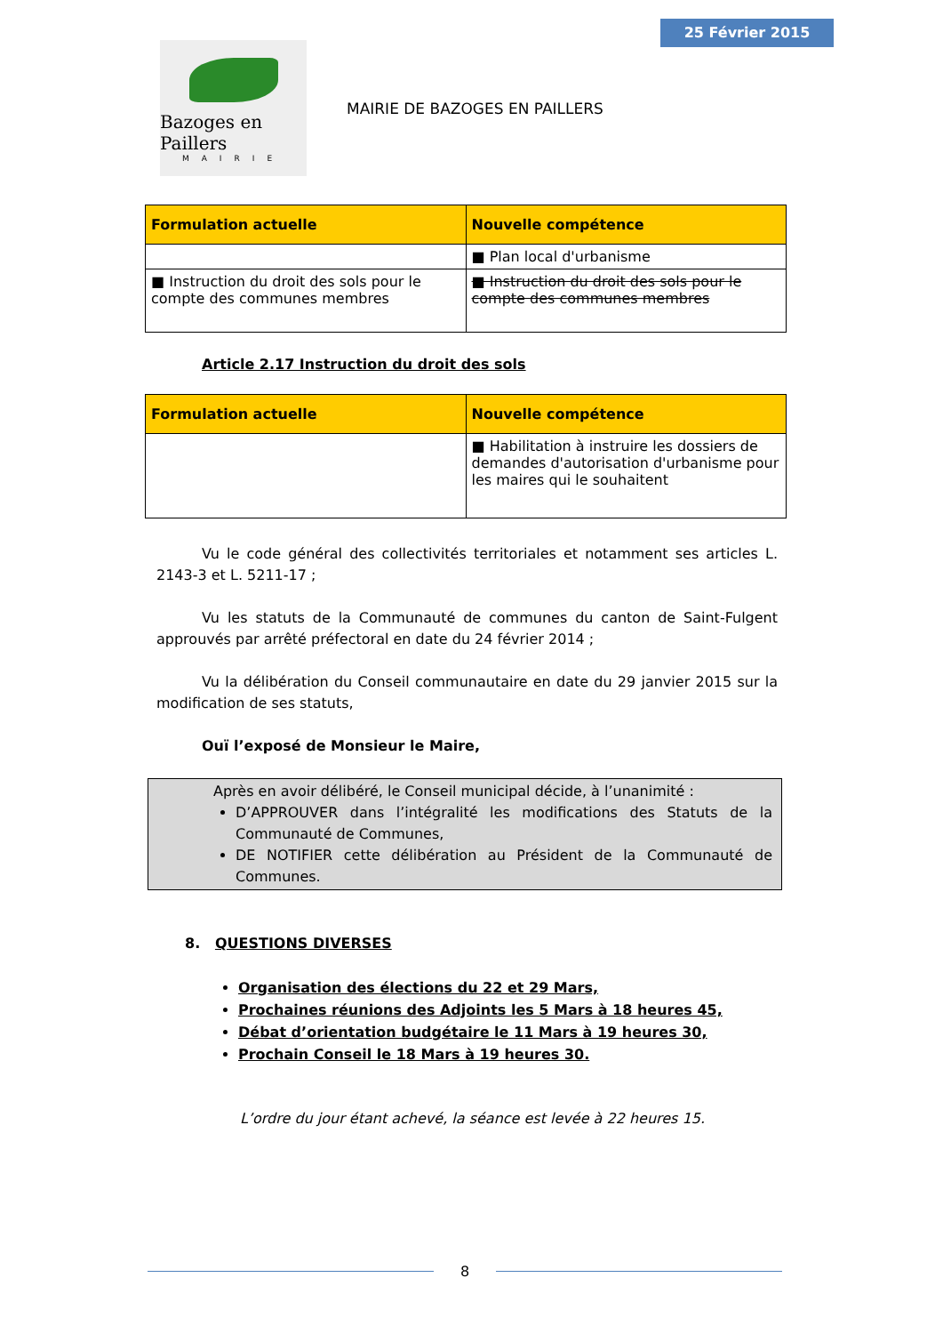25 Février 2015
Bazoges en Paillers
MAIRIE
MAIRIE DE BAZOGES EN PAILLERS
| Formulation actuelle | Nouvelle compétence |
| --- | --- |
| | ■ Plan local d'urbanisme |
| ■ Instruction du droit des sols pour le compte des communes membres | ■ Instruction du droit des sols pour le compte des communes membres |
Article 2.17 Instruction du droit des sols
| Formulation actuelle | Nouvelle compétence |
| --- | --- |
| | ■ Habilitation à instruire les dossiers de demandes d'autorisation d'urbanisme pour les maires qui le souhaitent |
Vu le code général des collectivités territoriales et notamment ses articles L. 2143-3 et L. 5211-17 ;
Vu les statuts de la Communauté de communes du canton de Saint-Fulgent approuvés par arrêté préfectoral en date du 24 février 2014 ;
Vu la délibération du Conseil communautaire en date du 29 janvier 2015 sur la modification de ses statuts,
Ouï l’exposé de Monsieur le Maire,
Après en avoir délibéré, le Conseil municipal décide, à l’unanimité :
D’APPROUVER dans l’intégralité les modifications des Statuts de la Communauté de Communes,
DE NOTIFIER cette délibération au Président de la Communauté de Communes.
8. QUESTIONS DIVERSES
Organisation des élections du 22 et 29 Mars,
Prochaines réunions des Adjoints les 5 Mars à 18 heures 45,
Débat d’orientation budgétaire le 11 Mars à 19 heures 30,
Prochain Conseil le 18 Mars à 19 heures 30.
L’ordre du jour étant achevé, la séance est levée à 22 heures 15.
8